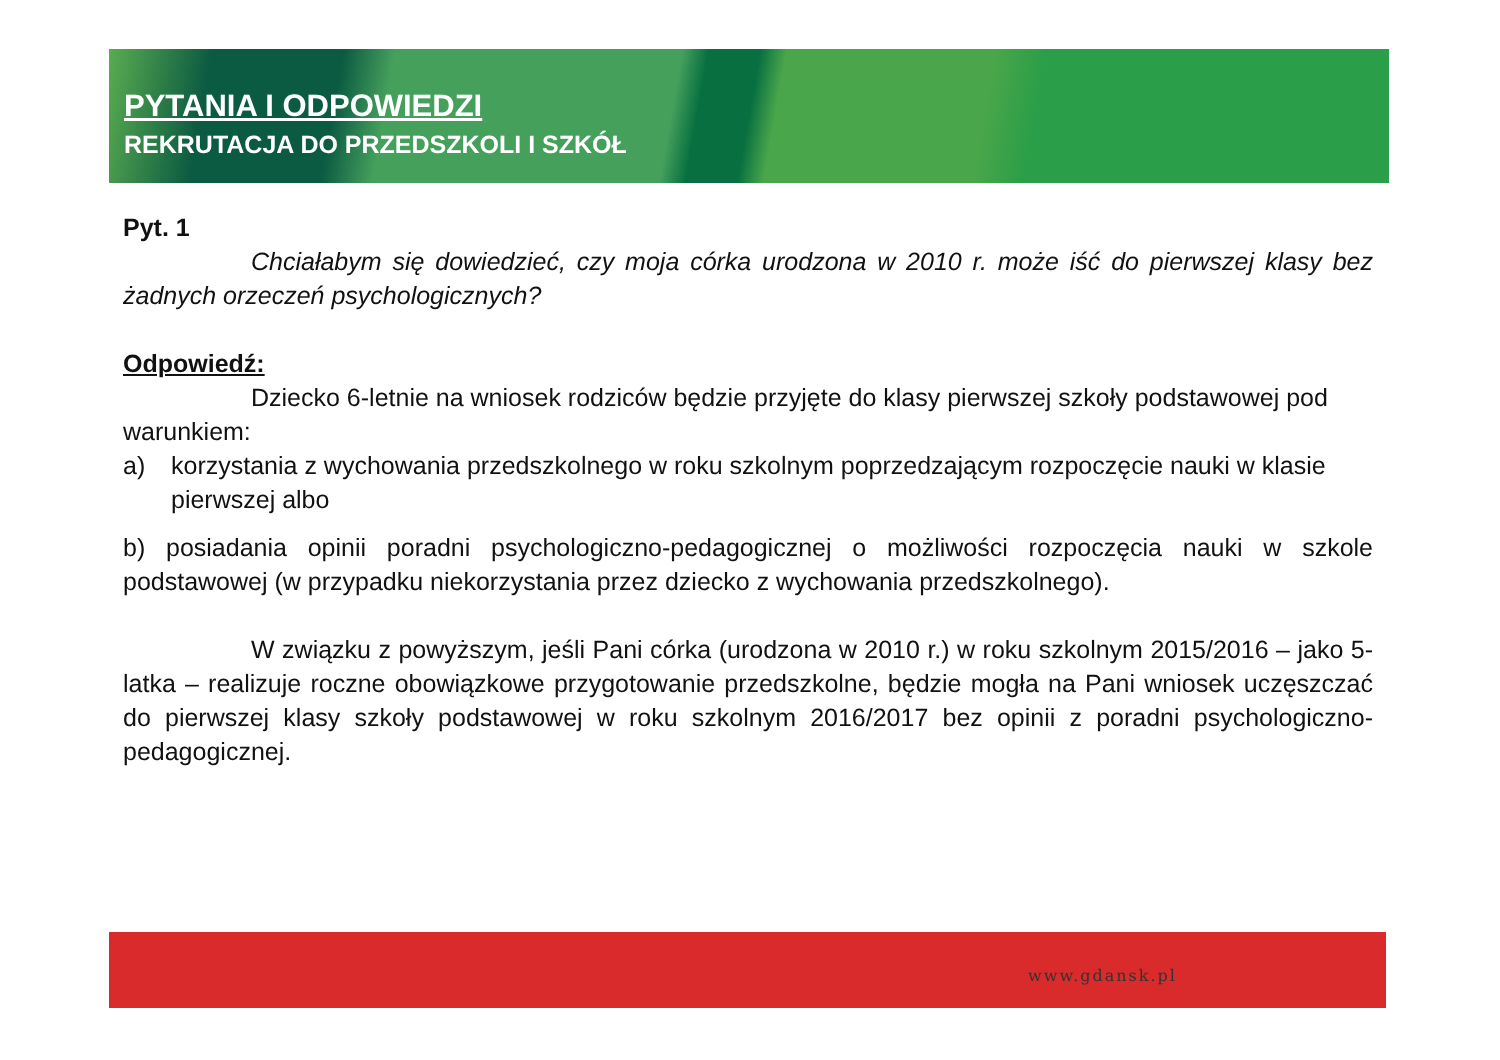PYTANIA I ODPOWIEDZI
REKRUTACJA DO PRZEDSZKOLI I SZKÓŁ
Pyt. 1
Chciałabym się dowiedzieć, czy moja córka urodzona w 2010 r. może iść do pierwszej klasy bez żadnych orzeczeń psychologicznych?
Odpowiedź:
Dziecko 6-letnie na wniosek rodziców będzie przyjęte do klasy pierwszej szkoły podstawowej pod warunkiem:
a) korzystania z wychowania przedszkolnego w roku szkolnym poprzedzającym rozpoczęcie nauki w klasie pierwszej albo
b) posiadania opinii poradni psychologiczno-pedagogicznej o możliwości rozpoczęcia nauki w szkole podstawowej (w przypadku niekorzystania przez dziecko z wychowania przedszkolnego).
W związku z powyższym, jeśli Pani córka (urodzona w 2010 r.) w roku szkolnym 2015/2016 – jako 5-latka – realizuje roczne obowiązkowe przygotowanie przedszkolne, będzie mogła na Pani wniosek uczęszczać do pierwszej klasy szkoły podstawowej w roku szkolnym 2016/2017 bez opinii z poradni psychologiczno-pedagogicznej.
www.gdansk.pl